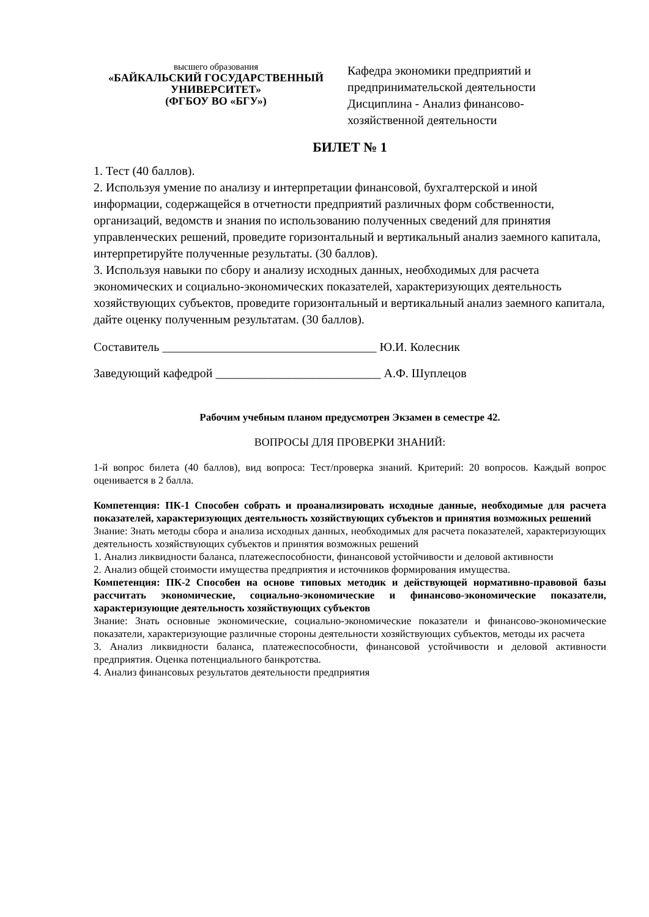высшего образования
«БАЙКАЛЬСКИЙ ГОСУДАРСТВЕННЫЙ УНИВЕРСИТЕТ»
(ФГБОУ ВО «БГУ»)
Кафедра экономики предприятий и
предпринимательской деятельности
Дисциплина - Анализ финансово-
хозяйственной деятельности
БИЛЕТ № 1
1. Тест (40 баллов).
2. Используя умение по анализу и интерпретации финансовой, бухгалтерской и иной информации, содержащейся в отчетности предприятий различных форм собственности, организаций, ведомств и знания по использованию полученных сведений для принятия управленческих решений, проведите горизонтальный и вертикальный анализ заемного капитала, интерпретируйте полученные результаты. (30 баллов).
3. Используя навыки по сбору и анализу исходных данных, необходимых для расчета экономических и социально-экономических показателей, характеризующих деятельность хозяйствующих субъектов, проведите горизонтальный и вертикальный анализ заемного капитала, дайте оценку полученным результатам. (30 баллов).
Составитель ___________________________________ Ю.И. Колесник
Заведующий кафедрой ___________________________ А.Ф. Шуплецов
Рабочим учебным планом предусмотрен Экзамен в семестре 42.
ВОПРОСЫ ДЛЯ ПРОВЕРКИ ЗНАНИЙ:
1-й вопрос билета (40 баллов), вид вопроса: Тест/проверка знаний. Критерий: 20 вопросов. Каждый вопрос оценивается в 2 балла.
Компетенция: ПК-1 Способен собрать и проанализировать исходные данные, необходимые для расчета показателей, характеризующих деятельность хозяйствующих субъектов и принятия возможных решений
Знание: Знать методы сбора и анализа исходных данных, необходимых для расчета показателей, характеризующих деятельность хозяйствующих субъектов и принятия возможных решений
1. Анализ ликвидности баланса, платежеспособности, финансовой устойчивости и деловой активности
2. Анализ общей стоимости имущества предприятия и источников формирования имущества.
Компетенция: ПК-2 Способен на основе типовых методик и действующей нормативно-правовой базы рассчитать экономические, социально-экономические и финансово-экономические показатели, характеризующие деятельность хозяйствующих субъектов
Знание: Знать основные экономические, социально-экономические показатели и финансово-экономические показатели, характеризующие различные стороны деятельности хозяйствующих субъектов, методы их расчета
3. Анализ ликвидности баланса, платежеспособности, финансовой устойчивости и деловой активности предприятия. Оценка потенциального банкротства.
4. Анализ финансовых результатов деятельности предприятия